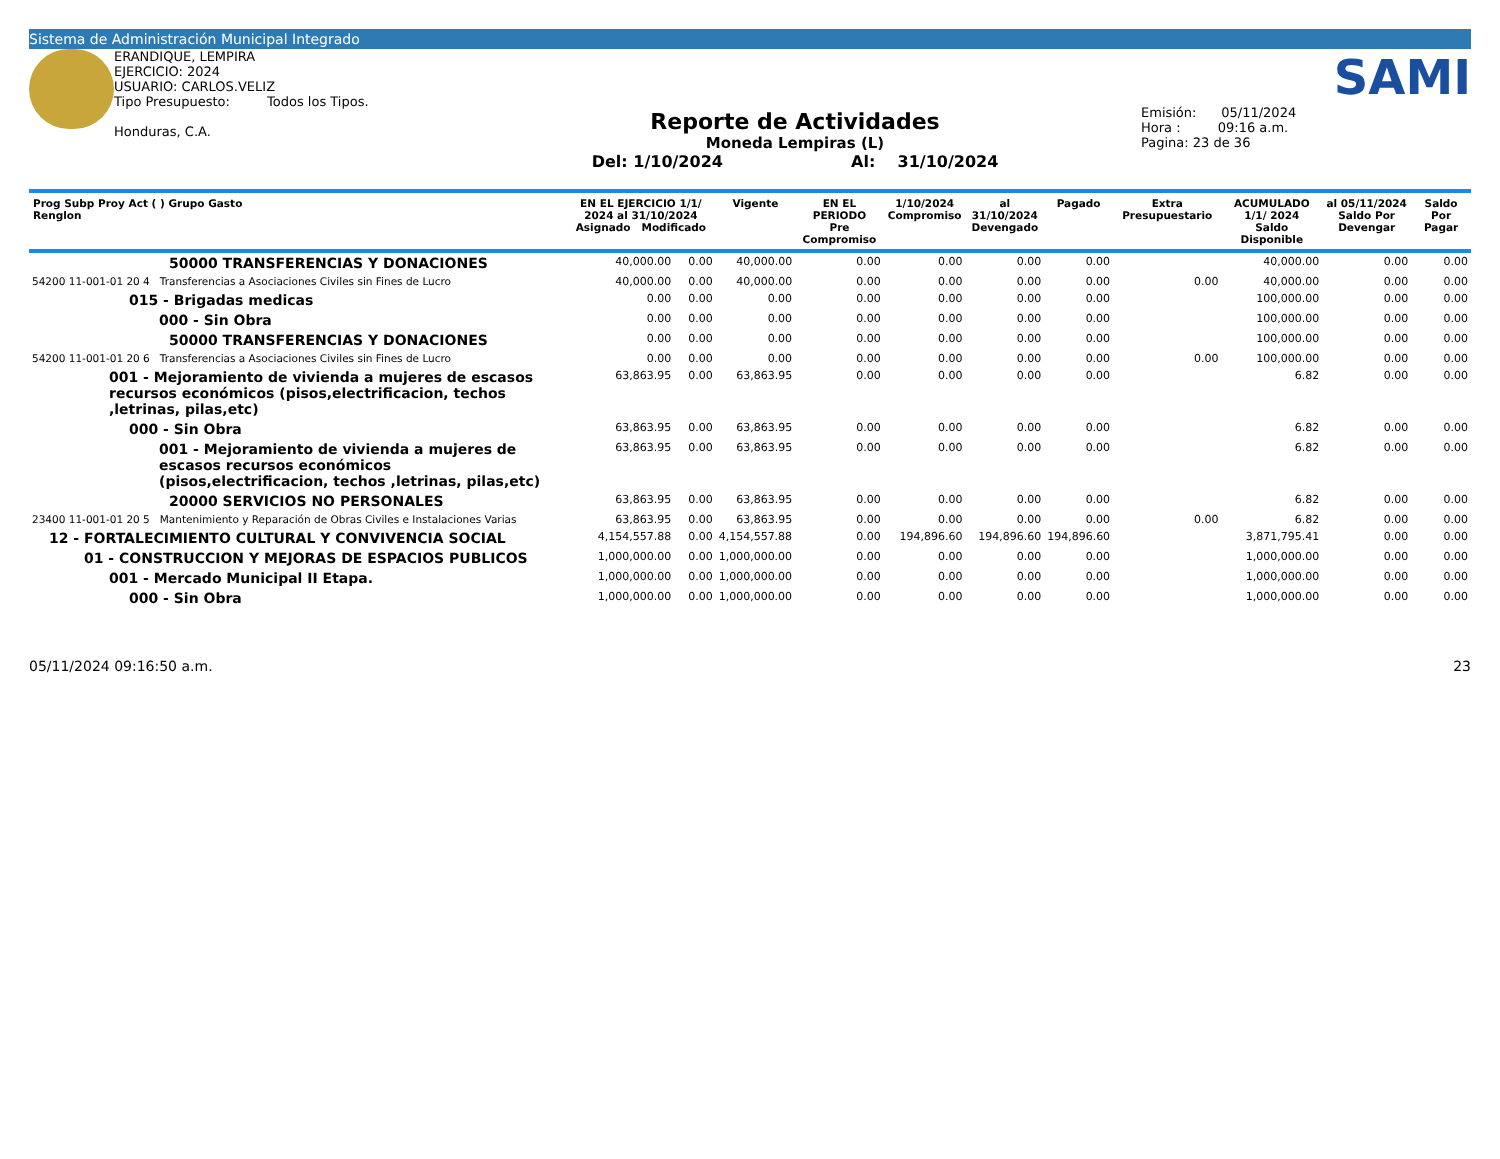Sistema de Administración Municipal Integrado
ERANDIQUE, LEMPIRA
EJERCICIO: 2024
USUARIO: CARLOS.VELIZ
Tipo Presupuesto: Todos los Tipos.
Honduras, C.A.
Reporte de Actividades
Moneda Lempiras (L)
Del: 1/10/2024 Al: 31/10/2024
SAMI
Emisión: 05/11/2024
Hora : 09:16 a.m.
Pagina: 23 de 36
| Prog Subp Proy Act ( ) Grupo Gasto Renglon | EN EL EJERCICIO 1/1/ 2024 al 31/10/2024 Asignado Modificado | | Vigente | EN EL PERIODO Pre Compromiso | 1/10/2024 Compromiso | al 31/10/2024 Devengado | Pagado | Extra Presupuestario | ACUMULADO 1/1/ 2024 Saldo Disponible | al 05/11/2024 Saldo Por Devengar | Saldo Por Pagar |
| --- | --- | --- | --- | --- | --- | --- | --- | --- | --- | --- | --- |
| 50000 TRANSFERENCIAS Y DONACIONES | 40,000.00 | 0.00 | 40,000.00 | 0.00 | 0.00 | 0.00 | 0.00 | | 40,000.00 | 0.00 | 0.00 |
| 54200 11-001-01 20 4 Transferencias a Asociaciones Civiles sin Fines de Lucro | 40,000.00 | 0.00 | 40,000.00 | 0.00 | 0.00 | 0.00 | 0.00 | 0.00 | 40,000.00 | 0.00 | 0.00 |
| 015 - Brigadas medicas | 0.00 | 0.00 | 0.00 | 0.00 | 0.00 | 0.00 | 0.00 | | 100,000.00 | 0.00 | 0.00 |
| 000 - Sin Obra | 0.00 | 0.00 | 0.00 | 0.00 | 0.00 | 0.00 | 0.00 | | 100,000.00 | 0.00 | 0.00 |
| 50000 TRANSFERENCIAS Y DONACIONES | 0.00 | 0.00 | 0.00 | 0.00 | 0.00 | 0.00 | 0.00 | | 100,000.00 | 0.00 | 0.00 |
| 54200 11-001-01 20 6 Transferencias a Asociaciones Civiles sin Fines de Lucro | 0.00 | 0.00 | 0.00 | 0.00 | 0.00 | 0.00 | 0.00 | 0.00 | 100,000.00 | 0.00 | 0.00 |
| 001 - Mejoramiento de vivienda a mujeres de escasos recursos económicos (pisos,electrificacion, techos ,letrinas, pilas,etc) | 63,863.95 | 0.00 | 63,863.95 | 0.00 | 0.00 | 0.00 | 0.00 | | 6.82 | 0.00 | 0.00 |
| 000 - Sin Obra | 63,863.95 | 0.00 | 63,863.95 | 0.00 | 0.00 | 0.00 | 0.00 | | 6.82 | 0.00 | 0.00 |
| 001 - Mejoramiento de vivienda a mujeres de escasos recursos económicos (pisos,electrificacion, techos ,letrinas, pilas,etc) | 63,863.95 | 0.00 | 63,863.95 | 0.00 | 0.00 | 0.00 | 0.00 | | 6.82 | 0.00 | 0.00 |
| 20000 SERVICIOS NO PERSONALES | 63,863.95 | 0.00 | 63,863.95 | 0.00 | 0.00 | 0.00 | 0.00 | | 6.82 | 0.00 | 0.00 |
| 23400 11-001-01 20 5 Mantenimiento y Reparación de Obras Civiles e Instalaciones Varias | 63,863.95 | 0.00 | 63,863.95 | 0.00 | 0.00 | 0.00 | 0.00 | 0.00 | 6.82 | 0.00 | 0.00 |
| 12 - FORTALECIMIENTO CULTURAL Y CONVIVENCIA SOCIAL | 4,154,557.88 | 0.00 | 4,154,557.88 | 0.00 | 194,896.60 | 194,896.60 | 194,896.60 | | 3,871,795.41 | 0.00 | 0.00 |
| 01 - CONSTRUCCION Y MEJORAS DE ESPACIOS PUBLICOS | 1,000,000.00 | 0.00 | 1,000,000.00 | 0.00 | 0.00 | 0.00 | 0.00 | | 1,000,000.00 | 0.00 | 0.00 |
| 001 - Mercado Municipal II Etapa. | 1,000,000.00 | 0.00 | 1,000,000.00 | 0.00 | 0.00 | 0.00 | 0.00 | | 1,000,000.00 | 0.00 | 0.00 |
| 000 - Sin Obra | 1,000,000.00 | 0.00 | 1,000,000.00 | 0.00 | 0.00 | 0.00 | 0.00 | | 1,000,000.00 | 0.00 | 0.00 |
05/11/2024 09:16:50 a.m. 23